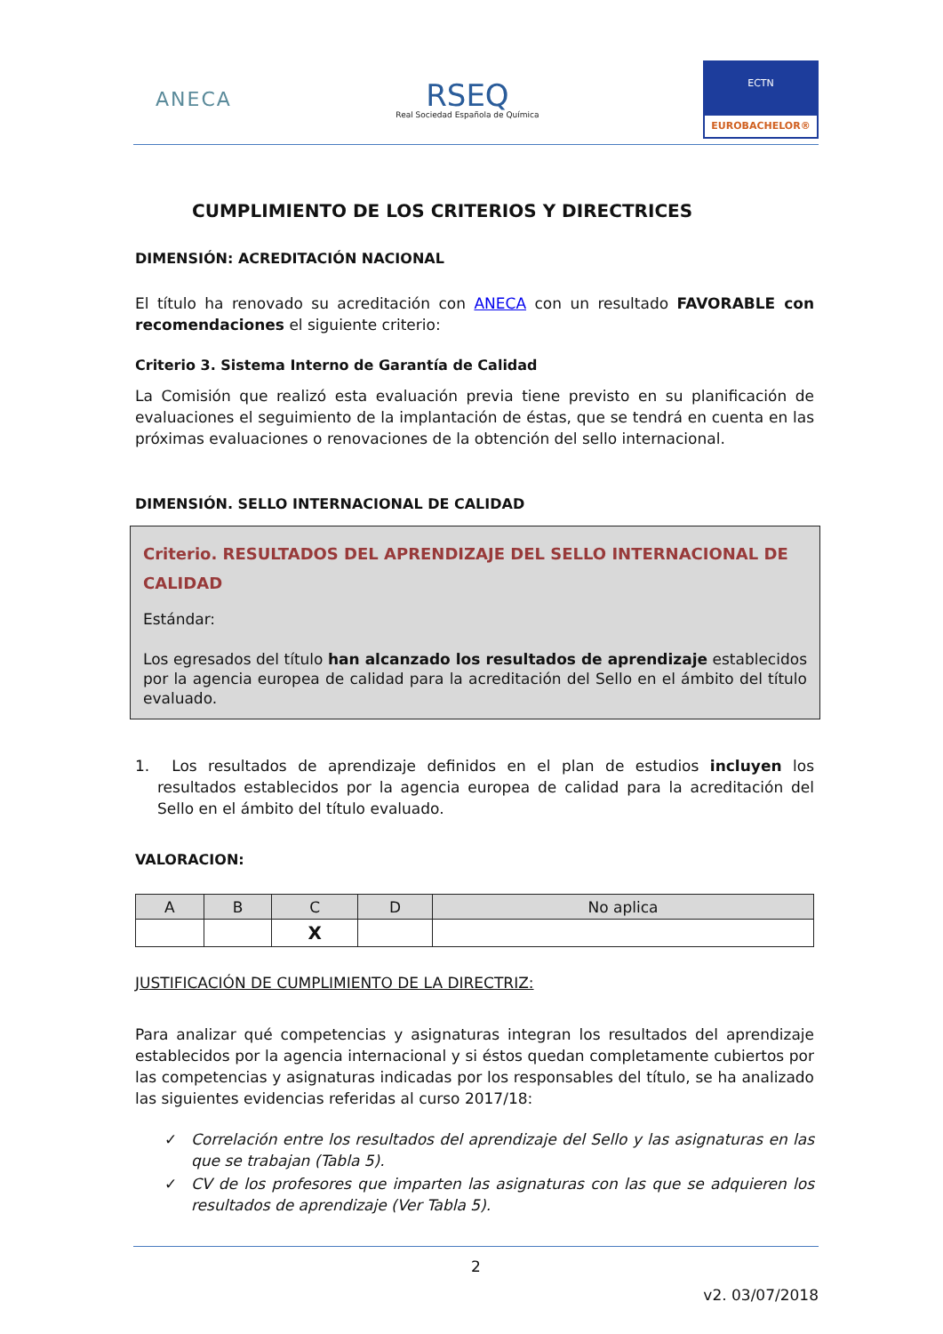ANECA
RSEQ
Real Sociedad Española de Química
ECTN
EUROBACHELOR®
CUMPLIMIENTO DE LOS CRITERIOS Y DIRECTRICES
DIMENSIÓN: ACREDITACIÓN NACIONAL
El título ha renovado su acreditación con ANECA con un resultado FAVORABLE con recomendaciones el siguiente criterio:
Criterio 3. Sistema Interno de Garantía de Calidad
La Comisión que realizó esta evaluación previa tiene previsto en su planificación de evaluaciones el seguimiento de la implantación de éstas, que se tendrá en cuenta en las próximas evaluaciones o renovaciones de la obtención del sello internacional.
DIMENSIÓN. SELLO INTERNACIONAL DE CALIDAD
Criterio. RESULTADOS DEL APRENDIZAJE DEL SELLO INTERNACIONAL DE CALIDAD
Estándar:
Los egresados del título han alcanzado los resultados de aprendizaje establecidos por la agencia europea de calidad para la acreditación del Sello en el ámbito del título evaluado.
1. Los resultados de aprendizaje definidos en el plan de estudios incluyen los resultados establecidos por la agencia europea de calidad para la acreditación del Sello en el ámbito del título evaluado.
VALORACION:
| A | B | C | D | No aplica |
| --- | --- | --- | --- | --- |
| | | X | | |
JUSTIFICACIÓN DE CUMPLIMIENTO DE LA DIRECTRIZ:
Para analizar qué competencias y asignaturas integran los resultados del aprendizaje establecidos por la agencia internacional y si éstos quedan completamente cubiertos por las competencias y asignaturas indicadas por los responsables del título, se ha analizado las siguientes evidencias referidas al curso 2017/18:
✓ Correlación entre los resultados del aprendizaje del Sello y las asignaturas en las que se trabajan (Tabla 5).
✓ CV de los profesores que imparten las asignaturas con las que se adquieren los resultados de aprendizaje (Ver Tabla 5).
2
v2. 03/07/2018